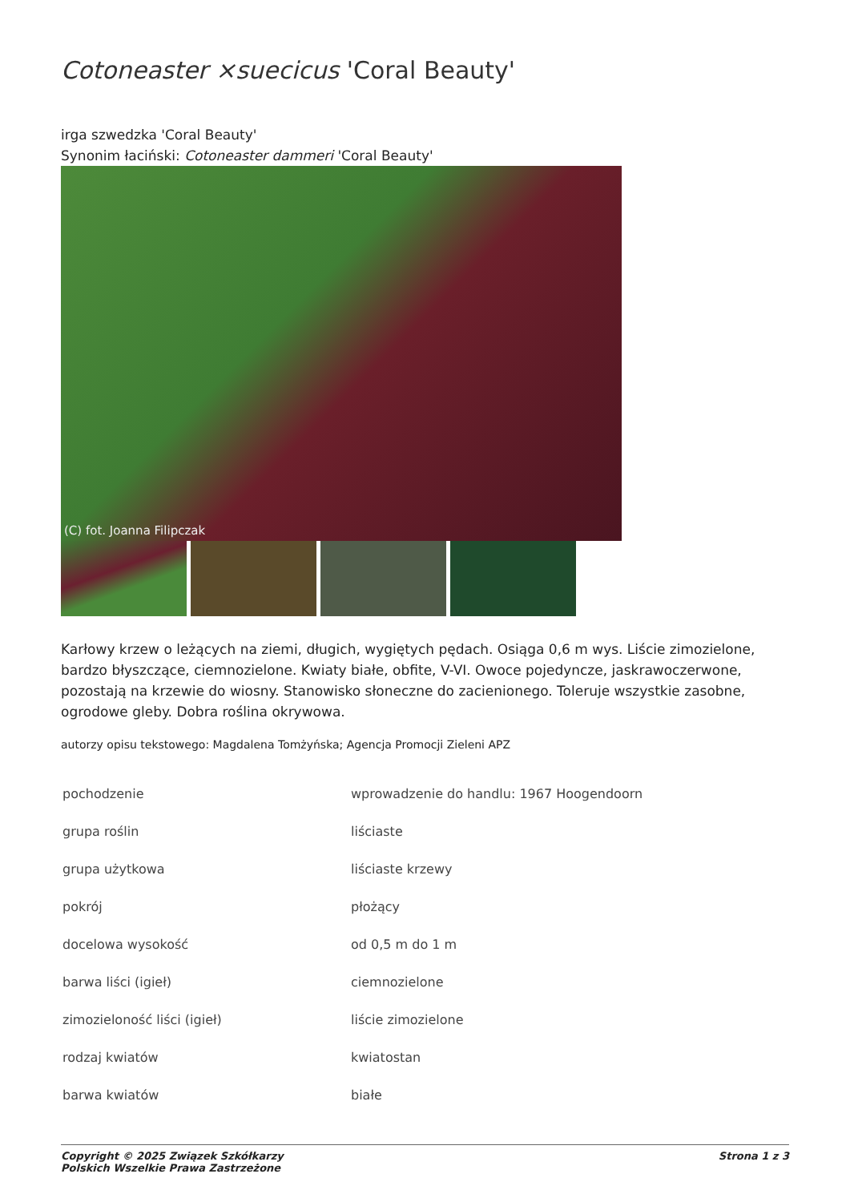Cotoneaster ×suecicus 'Coral Beauty'
irga szwedzka 'Coral Beauty'
Synonim łaciński: Cotoneaster dammeri 'Coral Beauty'
(C) fot. Joanna Filipczak
Karłowy krzew o leżących na ziemi, długich, wygiętych pędach. Osiąga 0,6 m wys. Liście zimozielone, bardzo błyszczące, ciemnozielone. Kwiaty białe, obfite, V-VI. Owoce pojedyncze, jaskrawoczerwone, pozostają na krzewie do wiosny. Stanowisko słoneczne do zacienionego. Toleruje wszystkie zasobne, ogrodowe gleby. Dobra roślina okrywowa.
autorzy opisu tekstowego: Magdalena Tomżyńska; Agencja Promocji Zieleni APZ
| pochodzenie | wprowadzenie do handlu: 1967 Hoogendoorn |
| grupa roślin | liściaste |
| grupa użytkowa | liściaste krzewy |
| pokrój | płożący |
| docelowa wysokość | od 0,5 m do 1 m |
| barwa liści (igieł) | ciemnozielone |
| zimozieloność liści (igieł) | liście zimozielone |
| rodzaj kwiatów | kwiatostan |
| barwa kwiatów | białe |
Copyright © 2025 Związek Szkółkarzy
Polskich Wszelkie Prawa Zastrzeżone
Strona 1 z 3